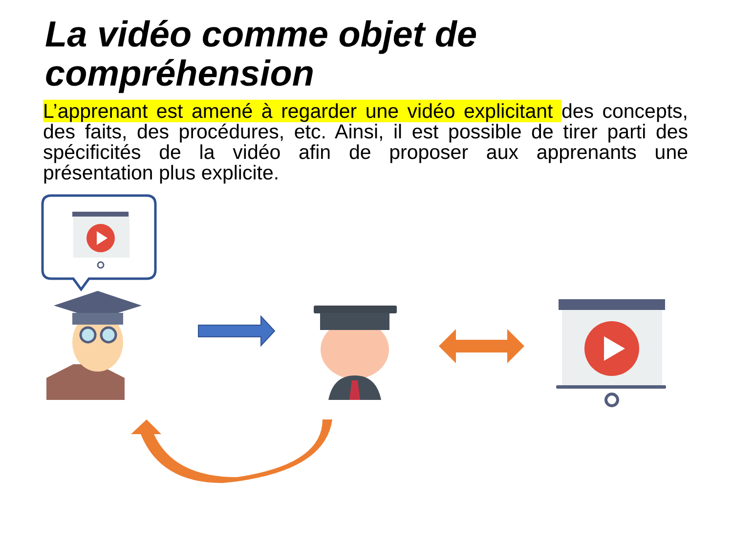La vidéo comme objet de
compréhension
L’apprenant est amené à regarder une vidéo explicitant des concepts, des faits, des procédures, etc. Ainsi, il est possible de tirer parti des spécificités de la vidéo afin de proposer aux apprenants une présentation plus explicite.